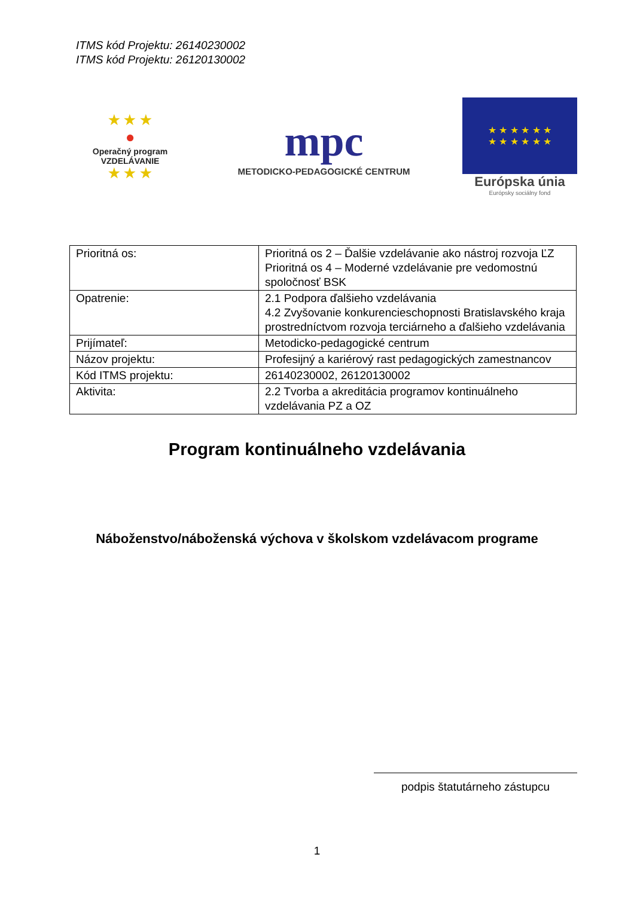ITMS kód Projektu: 26140230002
ITMS kód Projektu: 26120130002
★ ★ ★
●
Operačný program
VZDELÁVANIE
★ ★ ★
mpc
METODICKO-PEDAGOGICKÉ CENTRUM
★ ★ ★ ★ ★ ★
★ ★ ★ ★ ★ ★
Európska únia
Európsky sociálny fond
| Prioritná os: | Prioritná os 2 – Ďalšie vzdelávanie ako nástroj rozvoja ĽZ Prioritná os 4 – Moderné vzdelávanie pre vedomostnú spoločnosť BSK |
| Opatrenie: | 2.1 Podpora ďalšieho vzdelávania 4.2 Zvyšovanie konkurencieschopnosti Bratislavského kraja prostredníctvom rozvoja terciárneho a ďalšieho vzdelávania |
| Prijímateľ: | Metodicko-pedagogické centrum |
| Názov projektu: | Profesijný a kariérový rast pedagogických zamestnancov |
| Kód ITMS projektu: | 26140230002, 26120130002 |
| Aktivita: | 2.2 Tvorba a akreditácia programov kontinuálneho vzdelávania PZ a OZ |
Program kontinuálneho vzdelávania
Náboženstvo/náboženská výchova v školskom vzdelávacom programe
podpis štatutárneho zástupcu
1